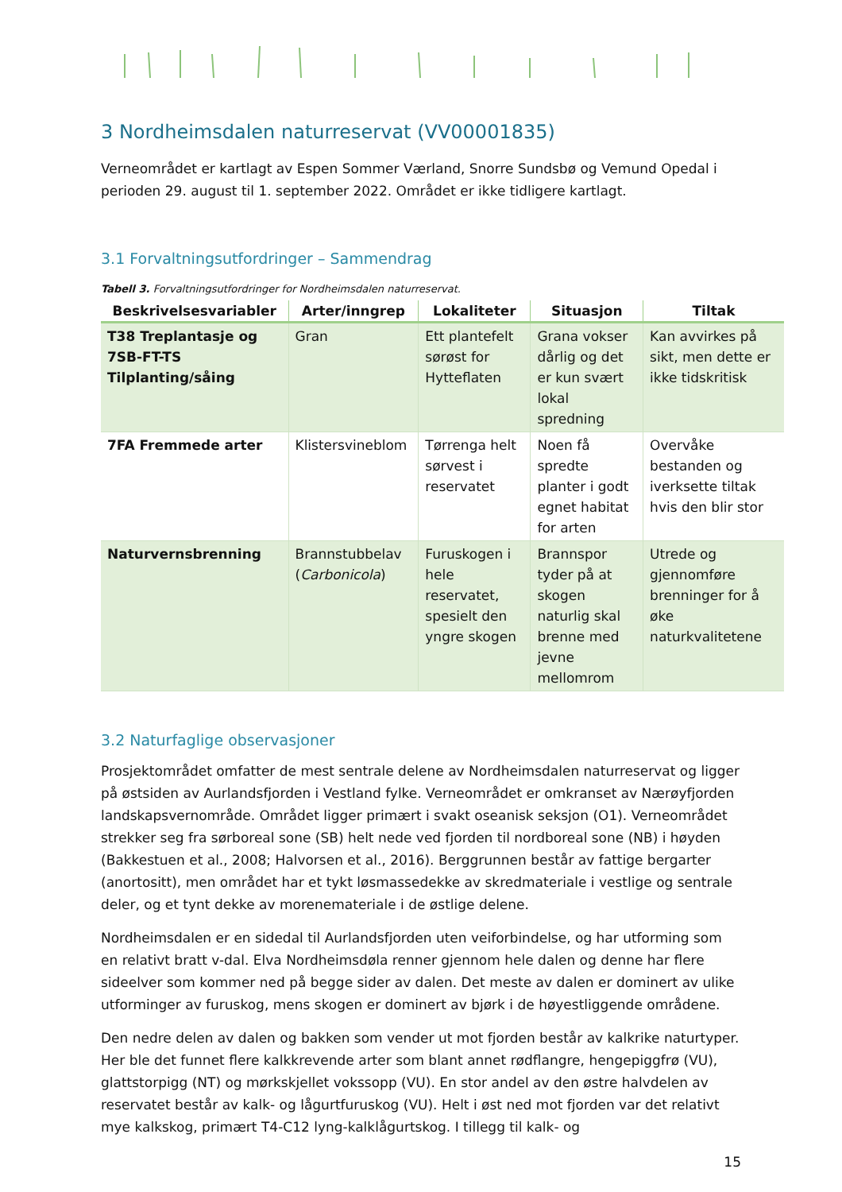3 Nordheimsdalen naturreservat (VV00001835)
Verneområdet er kartlagt av Espen Sommer Værland, Snorre Sundsbø og Vemund Opedal i perioden 29. august til 1. september 2022. Området er ikke tidligere kartlagt.
3.1 Forvaltningsutfordringer – Sammendrag
Tabell 3. Forvaltningsutfordringer for Nordheimsdalen naturreservat.
| Beskrivelsesvariabler | Arter/inngrep | Lokaliteter | Situasjon | Tiltak |
| --- | --- | --- | --- | --- |
| T38 Treplantasje og 7SB-FT-TS Tilplanting/såing | Gran | Ett plantefelt sørøst for Hytteflaten | Grana vokser dårlig og det er kun svært lokal spredning | Kan avvirkes på sikt, men dette er ikke tidskritisk |
| 7FA Fremmede arter | Klistersvineblom | Tørrenga helt sørvest i reservatet | Noen få spredte planter i godt egnet habitat for arten | Overvåke bestanden og iverksette tiltak hvis den blir stor |
| Naturvernsbrenning | Brannstubbelav ( Carbonicola ) | Furuskogen i hele reservatet, spesielt den yngre skogen | Brannspor tyder på at skogen naturlig skal brenne med jevne mellomrom | Utrede og gjennomføre brenninger for å øke naturkvalitetene |
3.2 Naturfaglige observasjoner
Prosjektområdet omfatter de mest sentrale delene av Nordheimsdalen naturreservat og ligger på østsiden av Aurlandsfjorden i Vestland fylke. Verneområdet er omkranset av Nærøyfjorden landskapsvernområde. Området ligger primært i svakt oseanisk seksjon (O1). Verneområdet strekker seg fra sørboreal sone (SB) helt nede ved fjorden til nordboreal sone (NB) i høyden (Bakkestuen et al., 2008; Halvorsen et al., 2016). Berggrunnen består av fattige bergarter (anortositt), men området har et tykt løsmassedekke av skredmateriale i vestlige og sentrale deler, og et tynt dekke av morenemateriale i de østlige delene.
Nordheimsdalen er en sidedal til Aurlandsfjorden uten veiforbindelse, og har utforming som en relativt bratt v-dal. Elva Nordheimsdøla renner gjennom hele dalen og denne har flere sideelver som kommer ned på begge sider av dalen. Det meste av dalen er dominert av ulike utforminger av furuskog, mens skogen er dominert av bjørk i de høyestliggende områdene.
Den nedre delen av dalen og bakken som vender ut mot fjorden består av kalkrike naturtyper. Her ble det funnet flere kalkkrevende arter som blant annet rødflangre, hengepiggfrø (VU), glattstorpigg (NT) og mørkskjellet vokssopp (VU). En stor andel av den østre halvdelen av reservatet består av kalk- og lågurtfuruskog (VU). Helt i øst ned mot fjorden var det relativt mye kalkskog, primært T4-C12 lyng-kalklågurtskog. I tillegg til kalk- og
15